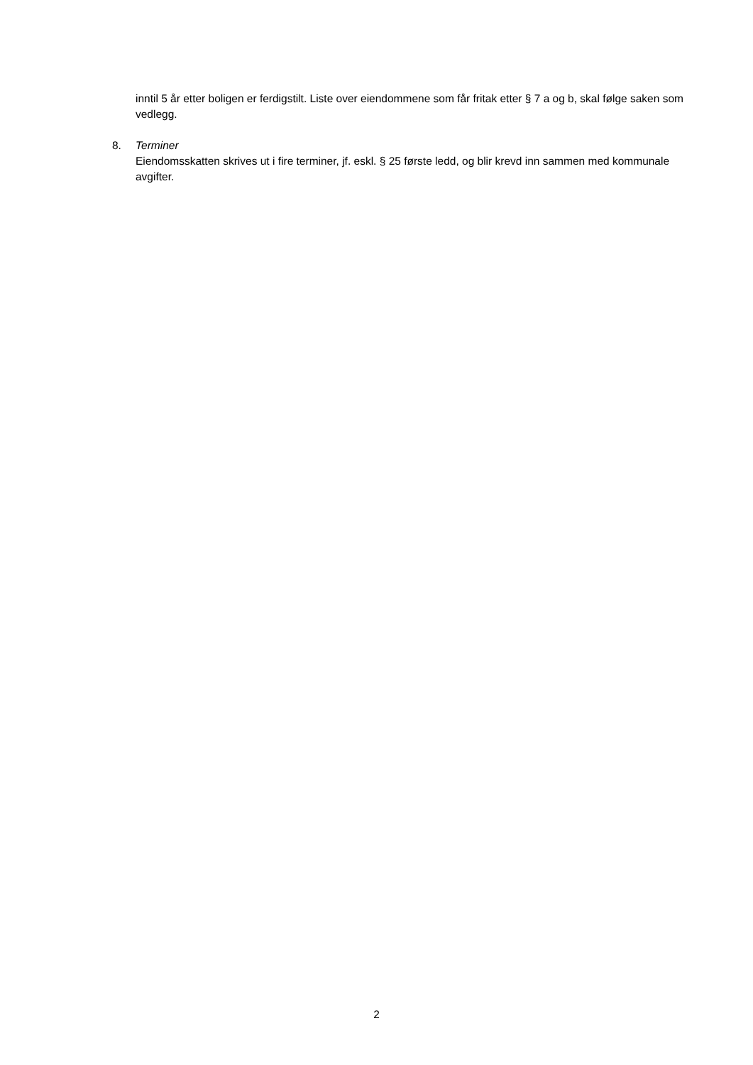inntil 5 år etter boligen er ferdigstilt. Liste over eiendommene som får fritak etter § 7 a og b, skal følge saken som vedlegg.
8. Terminer
Eiendomsskatten skrives ut i fire terminer, jf. eskl. § 25 første ledd, og blir krevd inn sammen med kommunale avgifter.
2